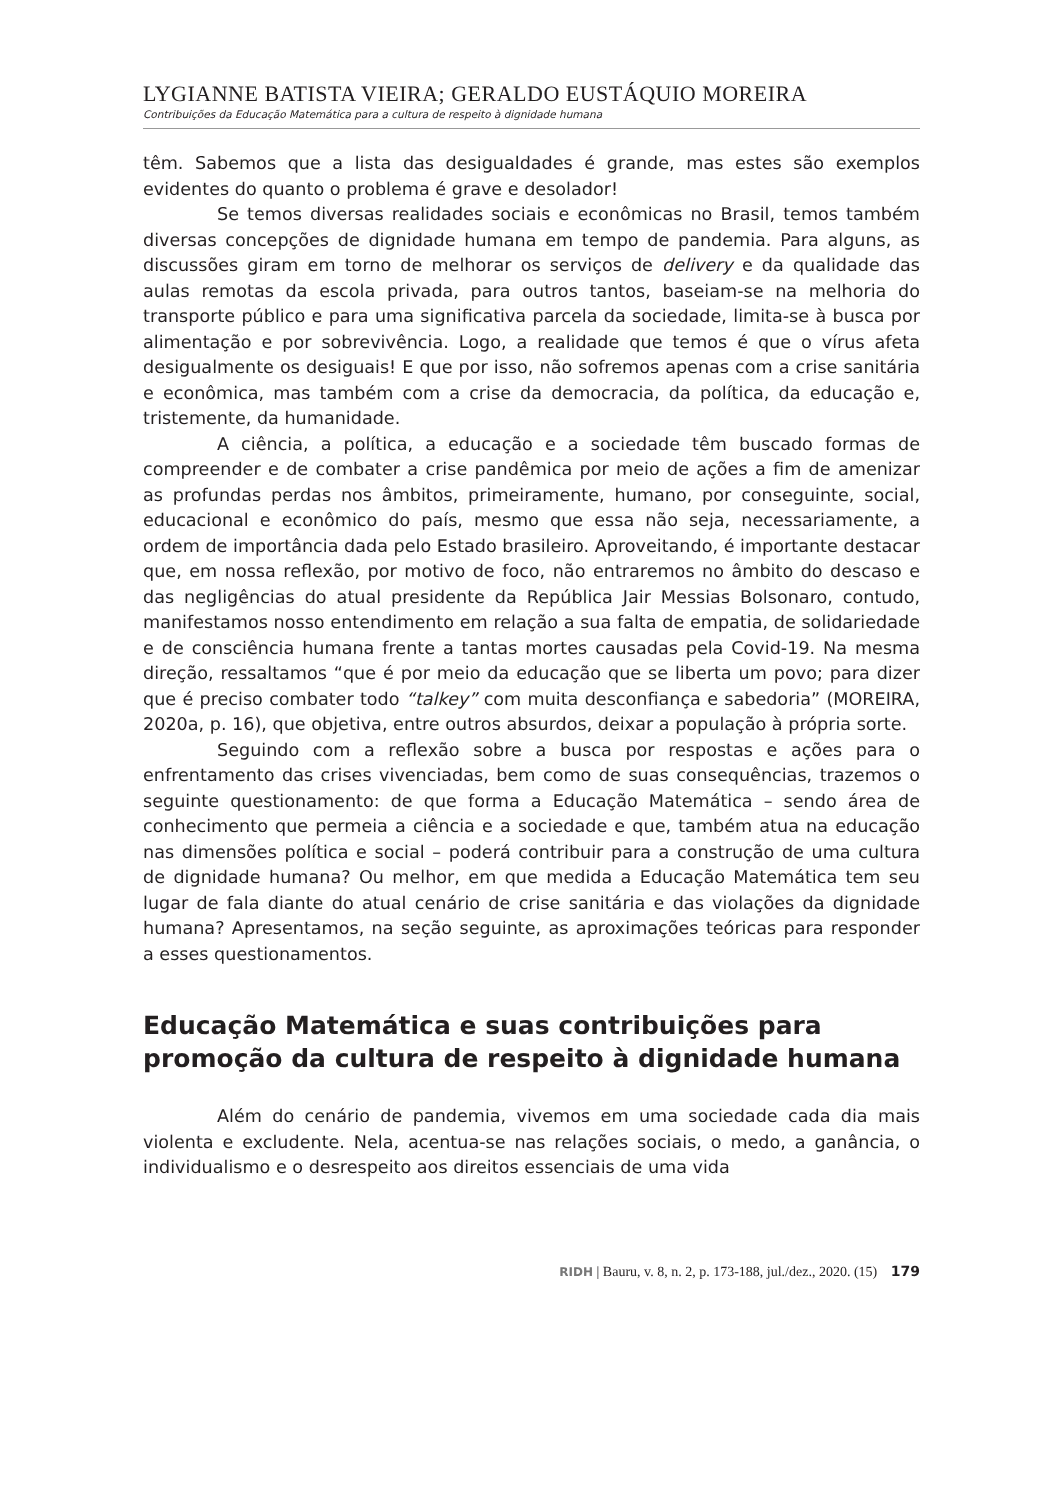LYGIANNE BATISTA VIEIRA; GERALDO EUSTÁQUIO MOREIRA
Contribuições da Educação Matemática para a cultura de respeito à dignidade humana
têm. Sabemos que a lista das desigualdades é grande, mas estes são exemplos evidentes do quanto o problema é grave e desolador!
Se temos diversas realidades sociais e econômicas no Brasil, temos também diversas concepções de dignidade humana em tempo de pandemia. Para alguns, as discussões giram em torno de melhorar os serviços de delivery e da qualidade das aulas remotas da escola privada, para outros tantos, baseiam-se na melhoria do transporte público e para uma significativa parcela da sociedade, limita-se à busca por alimentação e por sobrevivência. Logo, a realidade que temos é que o vírus afeta desigualmente os desiguais! E que por isso, não sofremos apenas com a crise sanitária e econômica, mas também com a crise da democracia, da política, da educação e, tristemente, da humanidade.
A ciência, a política, a educação e a sociedade têm buscado formas de compreender e de combater a crise pandêmica por meio de ações a fim de amenizar as profundas perdas nos âmbitos, primeiramente, humano, por conseguinte, social, educacional e econômico do país, mesmo que essa não seja, necessariamente, a ordem de importância dada pelo Estado brasileiro. Aproveitando, é importante destacar que, em nossa reflexão, por motivo de foco, não entraremos no âmbito do descaso e das negligências do atual presidente da República Jair Messias Bolsonaro, contudo, manifestamos nosso entendimento em relação a sua falta de empatia, de solidariedade e de consciência humana frente a tantas mortes causadas pela Covid-19. Na mesma direção, ressaltamos “que é por meio da educação que se liberta um povo; para dizer que é preciso combater todo “talkey” com muita desconfiança e sabedoria” (MOREIRA, 2020a, p. 16), que objetiva, entre outros absurdos, deixar a população à própria sorte.
Seguindo com a reflexão sobre a busca por respostas e ações para o enfrentamento das crises vivenciadas, bem como de suas consequências, trazemos o seguinte questionamento: de que forma a Educação Matemática – sendo área de conhecimento que permeia a ciência e a sociedade e que, também atua na educação nas dimensões política e social – poderá contribuir para a construção de uma cultura de dignidade humana? Ou melhor, em que medida a Educação Matemática tem seu lugar de fala diante do atual cenário de crise sanitária e das violações da dignidade humana? Apresentamos, na seção seguinte, as aproximações teóricas para responder a esses questionamentos.
Educação Matemática e suas contribuições para promoção da cultura de respeito à dignidade humana
Além do cenário de pandemia, vivemos em uma sociedade cada dia mais violenta e excludente. Nela, acentua-se nas relações sociais, o medo, a ganância, o individualismo e o desrespeito aos direitos essenciais de uma vida
RIDH | Bauru, v. 8, n. 2, p. 173-188, jul./dez., 2020. (15) 179